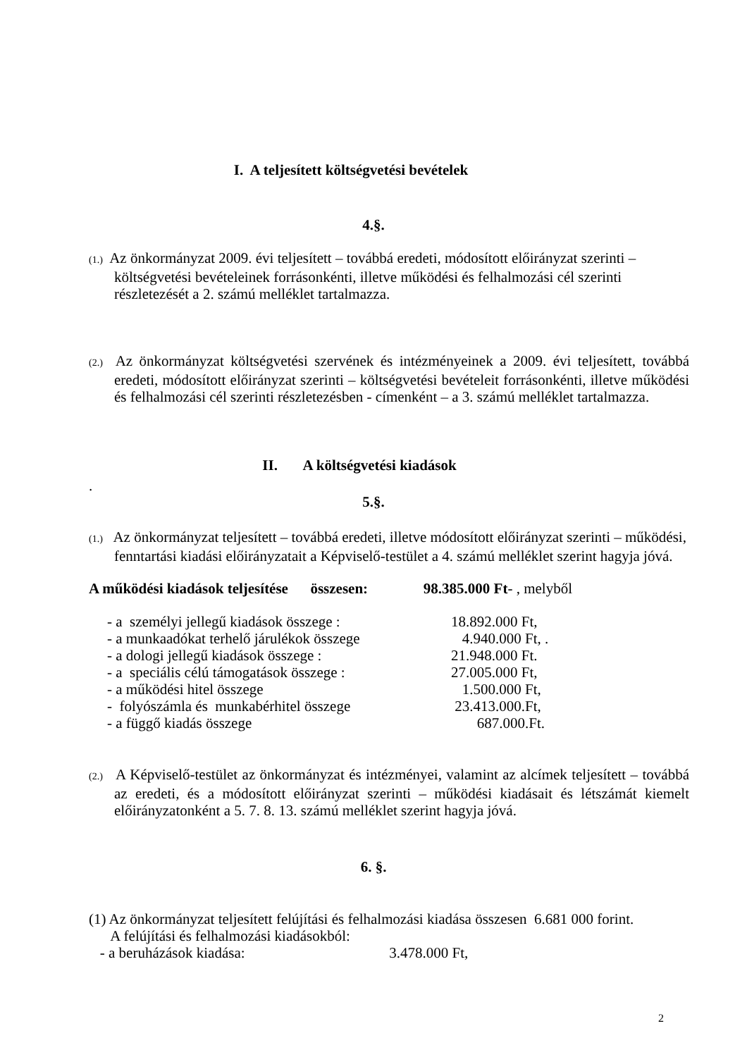I. A teljesített költségvetési bevételek
4.§.
(1.) Az önkormányzat 2009. évi teljesített – továbbá eredeti, módosított előirányzat szerinti – költségvetési bevételeinek forrásonkénti, illetve működési és felhalmozási cél szerinti részletezését a 2. számú melléklet tartalmazza.
(2.) Az önkormányzat költségvetési szervének és intézményeinek a 2009. évi teljesített, továbbá eredeti, módosított előirányzat szerinti – költségvetési bevételeit forrásonkénti, illetve működési és felhalmozási cél szerinti részletezésben - címenként – a 3. számú melléklet tartalmazza.
II. A költségvetési kiadások
.
5.§.
(1.) Az önkormányzat teljesített – továbbá eredeti, illetve módosított előirányzat szerinti – működési, fenntartási kiadási előirányzatait a Képviselő-testület a 4. számú melléklet szerint hagyja jóvá.
A működési kiadások teljesítése összesen: 98.385.000 Ft- , melyből
- a személyi jellegű kiadások összege : 18.892.000 Ft,
- a munkaadókat terhelő járulékok összege 4.940.000 Ft, .
- a dologi jellegű kiadások összege : 21.948.000 Ft.
- a speciális célú támogatások összege : 27.005.000 Ft,
- a működési hitel összege 1.500.000 Ft,
- folyószámla és munkabérhitel összege 23.413.000.Ft,
- a függő kiadás összege 687.000.Ft.
(2.) A Képviselő-testület az önkormányzat és intézményei, valamint az alcímek teljesített – továbbá az eredeti, és a módosított előirányzat szerinti – működési kiadásait és létszámát kiemelt előirányzatonként a 5. 7. 8. 13. számú melléklet szerint hagyja jóvá.
6. §.
(1) Az önkormányzat teljesített felújítási és felhalmozási kiadása összesen 6.681 000 forint.
A felújítási és felhalmozási kiadásokból:
- a beruházások kiadása: 3.478.000 Ft,
2